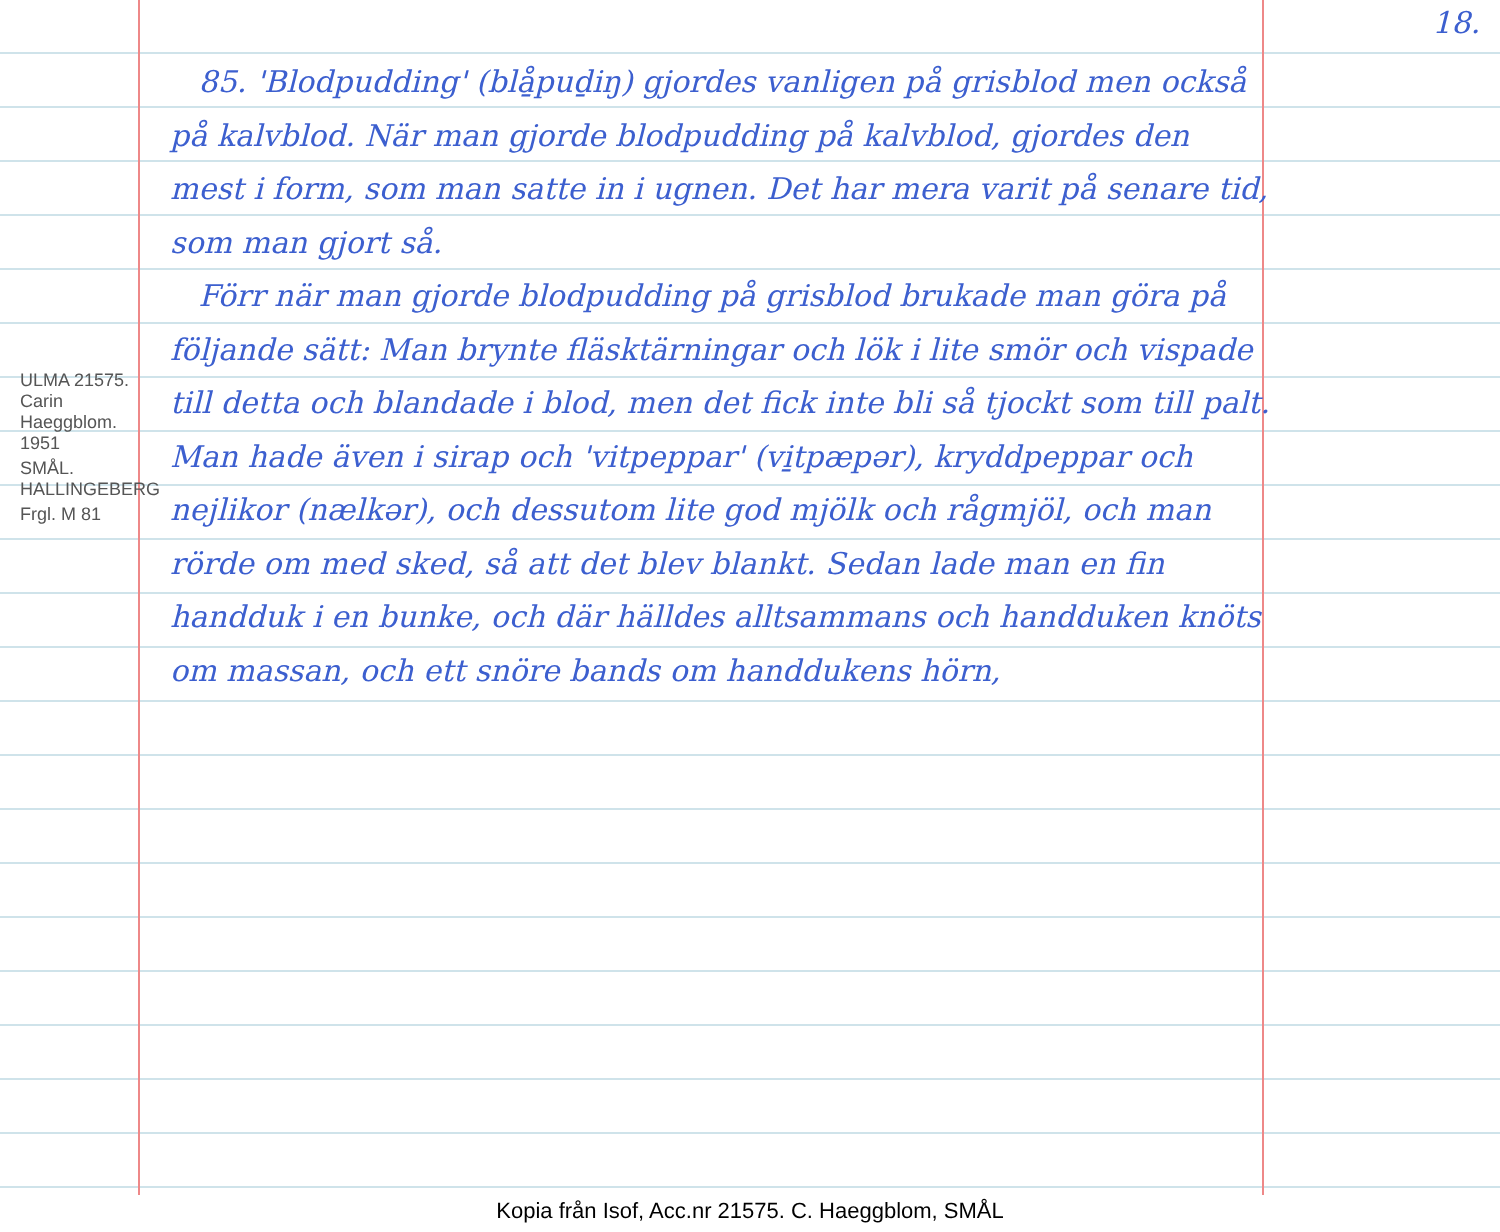18.
ULMA 21575. Carin Haeggblom. 1951
SMÅL. HALLINGEBERG
Frgl. M 81
85. 'Blodpudding' (blå̱puḏiŋ) gjordes vanligen på grisblod men också på kalvblod. När man gjorde blodpudding på kalvblod, gjordes den mest i form, som man satte in i ugnen. Det har mera varit på senare tid, som man gjort så.
Förr när man gjorde blodpudding på grisblod brukade man göra på följande sätt: Man brynte fläsktärningar och lök i lite smör och vispade till detta och blandade i blod, men det fick inte bli så tjockt som till palt. Man hade även i sirap och 'vitpeppar' (vi̱tpæpər), kryddpeppar och nejlikor (nælkər), och dessutom lite god mjölk och rågmjöl, och man rörde om med sked, så att det blev blankt. Sedan lade man en fin handduk i en bunke, och där hälldes alltsammans och handduken knöts om massan, och ett snöre bands om handdukens hörn,
Kopia från Isof, Acc.nr 21575. C. Haeggblom, SMÅL